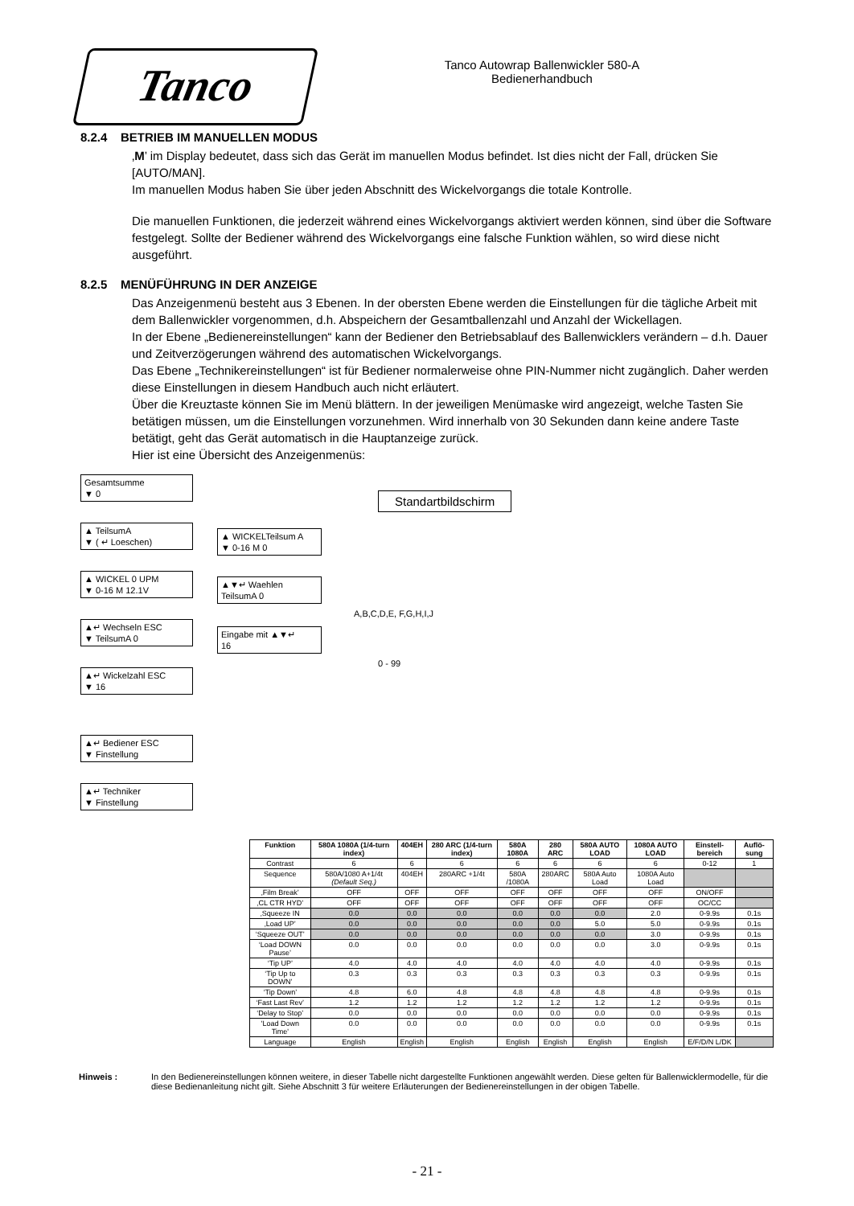Tanco
Tanco Autowrap Ballenwickler 580-A
Bedienerhandbuch
8.2.4 BETRIEB IM MANUELLEN MODUS
‚M’ im Display bedeutet, dass sich das Gerät im manuellen Modus befindet. Ist dies nicht der Fall, drücken Sie [AUTO/MAN].
Im manuellen Modus haben Sie über jeden Abschnitt des Wickelvorgangs die totale Kontrolle.
Die manuellen Funktionen, die jederzeit während eines Wickelvorgangs aktiviert werden können, sind über die Software festgelegt. Sollte der Bediener während des Wickelvorgangs eine falsche Funktion wählen, so wird diese nicht ausgeführt.
8.2.5 MENÜFÜHRUNG IN DER ANZEIGE
Das Anzeigenmenü besteht aus 3 Ebenen. In der obersten Ebene werden die Einstellungen für die tägliche Arbeit mit dem Ballenwickler vorgenommen, d.h. Abspeichern der Gesamtballenzahl und Anzahl der Wickellagen.
In der Ebene „Bedienereinstellungen“ kann der Bediener den Betriebsablauf des Ballenwicklers verändern – d.h. Dauer und Zeitverzögerungen während des automatischen Wickelvorgangs.
Das Ebene „Technikereinstellungen“ ist für Bediener normalerweise ohne PIN-Nummer nicht zugänglich. Daher werden diese Einstellungen in diesem Handbuch auch nicht erläutert.
Über die Kreuztaste können Sie im Menü blättern. In der jeweiligen Menümaske wird angezeigt, welche Tasten Sie betätigen müssen, um die Einstellungen vorzunehmen. Wird innerhalb von 30 Sekunden dann keine andere Taste betätigt, geht das Gerät automatisch in die Hauptanzeige zurück.
Hier ist eine Übersicht des Anzeigenmenüs:
Gesamtsumme
▼ 0
▲ TeilsumA
▼ ( ↵ Loeschen)
▲ WICKEL 0 UPM
▼ 0-16 M 12.1V
▲↵ Wechseln ESC
▼ TeilsumA 0
▲↵ Wickelzahl ESC
▼ 16
▲↵ Bediener ESC
▼ Finstellung
▲↵ Techniker
▼ Finstellung
Standartbildschirm
▲ WICKELTeilsum A
▼ 0-16 M 0
▲▼↵ Waehlen
TeilsumA 0
A,B,C,D,E, F,G,H,I,J
Eingabe mit ▲▼↵
16
0 - 99
| Funktion | 580A 1080A (1/4-turn index) | 404EH | 280 ARC (1/4-turn index) | 580A 1080A | 280 ARC | 580A AUTO LOAD | 1080A AUTO LOAD | Einstell-bereich | Auflö-sung |
| --- | --- | --- | --- | --- | --- | --- | --- | --- | --- |
| Contrast | 6 | 6 | 6 | 6 | 6 | 6 | 6 | 0-12 | 1 |
| Sequence | 580A/1080 A+1/4t (Default Seq.) | 404EH | 280ARC +1/4t | 580A /1080A | 280ARC | 580A Auto Load | 1080A Auto Load | | |
| ‚Film Break’ | OFF | OFF | OFF | OFF | OFF | OFF | OFF | ON/OFF | |
| ‚CL CTR HYD’ | OFF | OFF | OFF | OFF | OFF | OFF | OFF | OC/CC | |
| ‚Squeeze IN | 0.0 | 0.0 | 0.0 | 0.0 | 0.0 | 0.0 | 2.0 | 0-9.9s | 0.1s |
| ‚Load UP’ | 0.0 | 0.0 | 0.0 | 0.0 | 0.0 | 5.0 | 5.0 | 0-9.9s | 0.1s |
| ‘Squeeze OUT’ | 0.0 | 0.0 | 0.0 | 0.0 | 0.0 | 0.0 | 3.0 | 0-9.9s | 0.1s |
| ‘Load DOWN Pause’ | 0.0 | 0.0 | 0.0 | 0.0 | 0.0 | 0.0 | 3.0 | 0-9.9s | 0.1s |
| ‘Tip UP’ | 4.0 | 4.0 | 4.0 | 4.0 | 4.0 | 4.0 | 4.0 | 0-9.9s | 0.1s |
| ‘Tip Up to DOWN’ | 0.3 | 0.3 | 0.3 | 0.3 | 0.3 | 0.3 | 0.3 | 0-9.9s | 0.1s |
| ‘Tip Down’ | 4.8 | 6.0 | 4.8 | 4.8 | 4.8 | 4.8 | 4.8 | 0-9.9s | 0.1s |
| ‘Fast Last Rev’ | 1.2 | 1.2 | 1.2 | 1.2 | 1.2 | 1.2 | 1.2 | 0-9.9s | 0.1s |
| ‘Delay to Stop’ | 0.0 | 0.0 | 0.0 | 0.0 | 0.0 | 0.0 | 0.0 | 0-9.9s | 0.1s |
| 'Load Down Time' | 0.0 | 0.0 | 0.0 | 0.0 | 0.0 | 0.0 | 0.0 | 0-9.9s | 0.1s |
| Language | English | English | English | English | English | English | English | E/F/D/N L/DK | |
Hinweis : In den Bedienereinstellungen können weitere, in dieser Tabelle nicht dargestellte Funktionen angewählt werden. Diese gelten für Ballenwicklermodelle, für die diese Bedienanleitung nicht gilt. Siehe Abschnitt 3 für weitere Erläuterungen der Bedienereinstellungen in der obigen Tabelle.
- 21 -